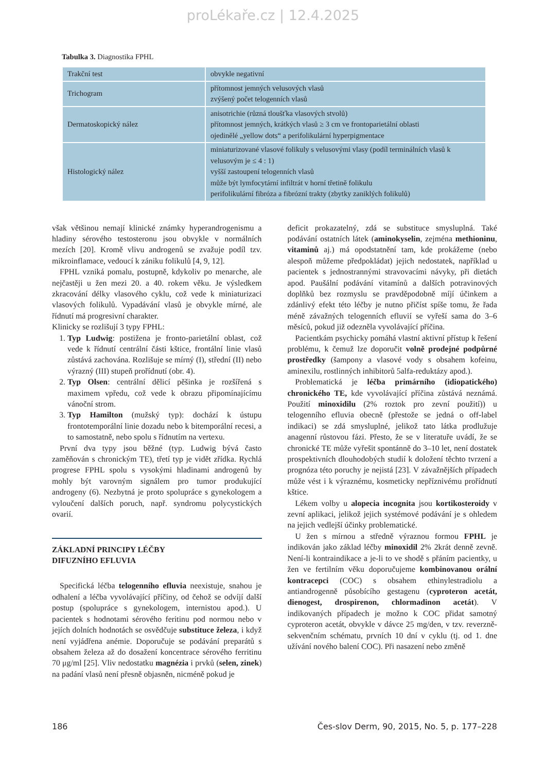proLékaře.cz | 12.4.2025
Tabulka 3. Diagnostika FPHL
| Trakční test | obvykle negativní |
| Trichogram | přítomnost jemných velusových vlasů zvýšený počet telogenních vlasů |
| Dermatoskopický nález | anisotrichie (různá tloušťka vlasových stvolů) přítomnost jemných, krátkých vlasů ≥ 3 cm ve frontoparietální oblasti ojedinělé „yellow dots“ a perifolikulární hyperpigmentace |
| Histologický nález | miniaturizované vlasové folikuly s velusovými vlasy (podíl terminálních vlasů k velusovým je ≤ 4 : 1) vyšší zastoupení telogenních vlasů může být lymfocytární infiltrát v horní třetině folikulu perifolikulární fibróza a fibrózní trakty (zbytky zaniklých folikulů) |
však většinou nemají klinické známky hyperandrogenismu a hladiny sérového testosteronu jsou obvykle v normálních mezích [20]. Kromě vlivu androgenů se zvažuje podíl tzv. mikroinflamace, vedoucí k zániku folikulů [4, 9, 12].
FPHL vzniká pomalu, postupně, kdykoliv po menarche, ale nejčastěji u žen mezi 20. a 40. rokem věku. Je výsledkem zkracování délky vlasového cyklu, což vede k miniaturizaci vlasových folikulů. Vypadávání vlasů je obvykle mírné, ale řídnutí má progresivní charakter.
Klinicky se rozlišují 3 typy FPHL:
1. Typ Ludwig: postižena je fronto-parietální oblast, což vede k řídnutí centrální části kštice, frontální linie vlasů zůstává zachována. Rozlišuje se mírný (I), střední (II) nebo výrazný (III) stupeň prořídnutí (obr. 4).
2. Typ Olsen: centrální dělicí pěšinka je rozšířená s maximem vpředu, což vede k obrazu připomínajícímu vánoční strom.
3. Typ Hamilton (mužský typ): dochází k ústupu frontotemporální linie dozadu nebo k bitemporální recesi, a to samostatně, nebo spolu s řídnutím na vertexu.
První dva typy jsou běžné (typ. Ludwig bývá často zaměňován s chronickým TE), třetí typ je vidět zřídka. Rychlá progrese FPHL spolu s vysokými hladinami androgenů by mohly být varovným signálem pro tumor produkující androgeny (6). Nezbytná je proto spolupráce s gynekologem a vyloučení dalších poruch, např. syndromu polycystických ovarií.
ZÁKLADNÍ PRINCIPY LÉČBY
DIFUZNÍHO EFLUVIA
Specifická léčba telogenního efluvia neexistuje, snahou je odhalení a léčba vyvolávající příčiny, od čehož se odvíjí další postup (spolupráce s gynekologem, internistou apod.). U pacientek s hodnotami sérového feritinu pod normou nebo v jejích dolních hodnotách se osvědčuje substituce železa, i když není vyjádřena anémie. Doporučuje se podávání preparátů s obsahem železa až do dosažení koncentrace sérového ferritinu 70 μg/ml [25]. Vliv nedostatku magnézia i prvků (selen, zinek) na padání vlasů není přesně objasněn, nicméně pokud je
deficit prokazatelný, zdá se substituce smysluplná. Také podávání ostatních látek (aminokyselin, zejména methioninu, vitaminů aj.) má opodstatnění tam, kde prokážeme (nebo alespoň můžeme předpokládat) jejich nedostatek, například u pacientek s jednostrannými stravovacími návyky, při dietách apod. Paušální podávání vitamínů a dalších potravinových doplňků bez rozmyslu se pravděpodobně míjí účinkem a zdánlivý efekt této léčby je nutno přičíst spíše tomu, že řada méně závažných telogenních efluvií se vyřeší sama do 3–6 měsíců, pokud již odezněla vyvolávající příčina.
Pacientkám psychicky pomáhá vlastní aktivní přístup k řešení problému, k čemuž lze doporučit volně prodejné podpůrné prostředky (šampony a vlasové vody s obsahem kofeinu, aminexilu, rostlinných inhibitorů 5alfa-reduktázy apod.).
Problematická je léčba primárního (idiopatického) chronického TE, kde vyvolávající příčina zůstává neznámá. Použití minoxidilu (2% roztok pro zevní použití)) u telogenního efluvia obecně (přestože se jedná o off-label indikaci) se zdá smysluplné, jelikož tato látka prodlužuje anagenní růstovou fázi. Přesto, že se v literatuře uvádí, že se chronické TE může vyřešit spontánně do 3–10 let, není dostatek prospektivních dlouhodobých studií k doložení těchto tvrzení a prognóza této poruchy je nejistá [23]. V závažnějších případech může vést i k výraznému, kosmeticky nepříznivému prořídnutí kštice.
Lékem volby u alopecia incognita jsou kortikosteroidy v zevní aplikaci, jelikož jejich systémové podávání je s ohledem na jejich vedlejší účinky problematické.
U žen s mírnou a středně výraznou formou FPHL je indikován jako základ léčby minoxidil 2% 2krát denně zevně. Není-li kontraindikace a je-li to ve shodě s přáním pacientky, u žen ve fertilním věku doporučujeme kombinovanou orální kontracepci (COC) s obsahem ethinylestradiolu a antiandrogenně působícího gestagenu (cyproteron acetát, dienogest, drospirenon, chlormadinon acetát). V indikovaných případech je možno k COC přidat samotný cyproteron acetát, obvykle v dávce 25 mg/den, v tzv. reverzně-sekvenčním schématu, prvních 10 dní v cyklu (tj. od 1. dne užívání nového balení COC). Při nasazení nebo změně
186 Čes-slov Derm, 90, 2015, No. 5, p. 177–228